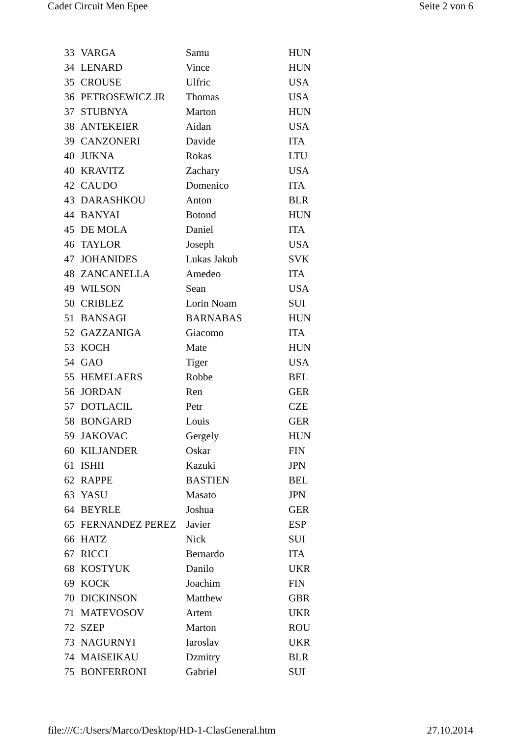Cadet Circuit Men Epee Seite 2 von 6
| 33 | VARGA | Samu | HUN |
| 34 | LENARD | Vince | HUN |
| 35 | CROUSE | Ulfric | USA |
| 36 | PETROSEWICZ JR | Thomas | USA |
| 37 | STUBNYA | Marton | HUN |
| 38 | ANTEKEIER | Aidan | USA |
| 39 | CANZONERI | Davide | ITA |
| 40 | JUKNA | Rokas | LTU |
| 40 | KRAVITZ | Zachary | USA |
| 42 | CAUDO | Domenico | ITA |
| 43 | DARASHKOU | Anton | BLR |
| 44 | BANYAI | Botond | HUN |
| 45 | DE MOLA | Daniel | ITA |
| 46 | TAYLOR | Joseph | USA |
| 47 | JOHANIDES | Lukas Jakub | SVK |
| 48 | ZANCANELLA | Amedeo | ITA |
| 49 | WILSON | Sean | USA |
| 50 | CRIBLEZ | Lorin Noam | SUI |
| 51 | BANSAGI | BARNABAS | HUN |
| 52 | GAZZANIGA | Giacomo | ITA |
| 53 | KOCH | Mate | HUN |
| 54 | GAO | Tiger | USA |
| 55 | HEMELAERS | Robbe | BEL |
| 56 | JORDAN | Ren | GER |
| 57 | DOTLACIL | Petr | CZE |
| 58 | BONGARD | Louis | GER |
| 59 | JAKOVAC | Gergely | HUN |
| 60 | KILJANDER | Oskar | FIN |
| 61 | ISHII | Kazuki | JPN |
| 62 | RAPPE | BASTIEN | BEL |
| 63 | YASU | Masato | JPN |
| 64 | BEYRLE | Joshua | GER |
| 65 | FERNANDEZ PEREZ | Javier | ESP |
| 66 | HATZ | Nick | SUI |
| 67 | RICCI | Bernardo | ITA |
| 68 | KOSTYUK | Danilo | UKR |
| 69 | KOCK | Joachim | FIN |
| 70 | DICKINSON | Matthew | GBR |
| 71 | MATEVOSOV | Artem | UKR |
| 72 | SZEP | Marton | ROU |
| 73 | NAGURNYI | Iaroslav | UKR |
| 74 | MAISEIKAU | Dzmitry | BLR |
| 75 | BONFERRONI | Gabriel | SUI |
file:///C:/Users/Marco/Desktop/HD-1-ClasGeneral.htm 27.10.2014